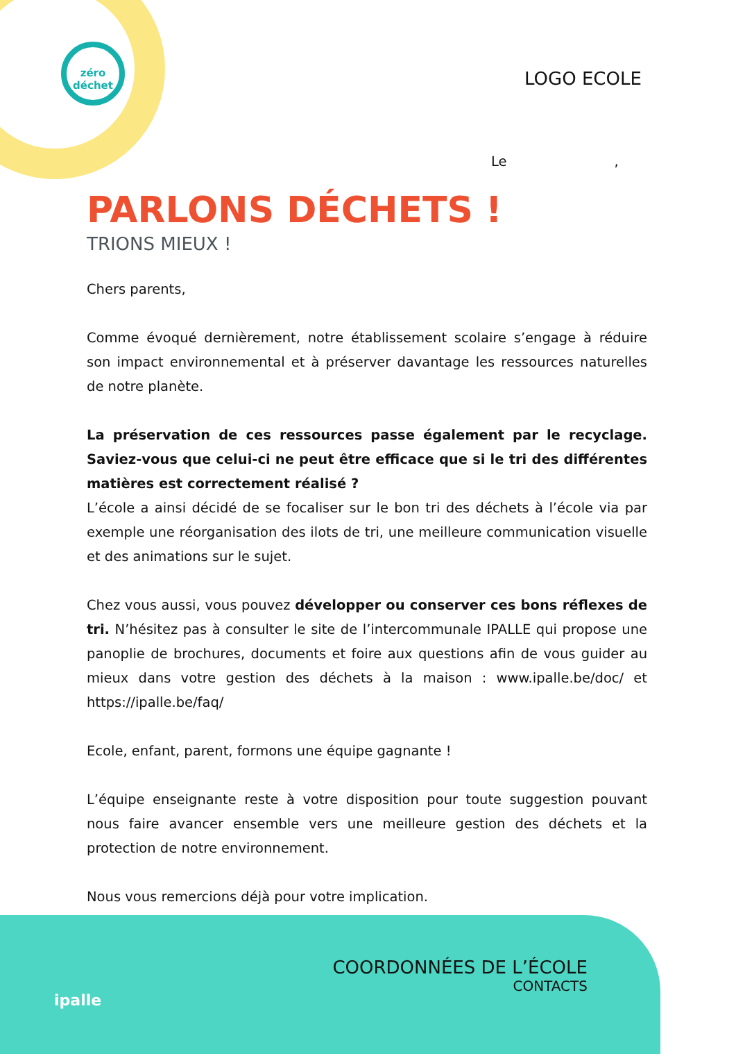zéro
déchet
LOGO ECOLE
Le ,
PARLONS DÉCHETS !
TRIONS MIEUX !
Chers parents,
Comme évoqué dernièrement, notre établissement scolaire s’engage à réduire son impact environnemental et à préserver davantage les ressources naturelles de notre planète.
La préservation de ces ressources passe également par le recyclage. Saviez-vous que celui-ci ne peut être efficace que si le tri des différentes matières est correctement réalisé ?
L’école a ainsi décidé de se focaliser sur le bon tri des déchets à l’école via par exemple une réorganisation des ilots de tri, une meilleure communication visuelle et des animations sur le sujet.
Chez vous aussi, vous pouvez développer ou conserver ces bons réflexes de tri. N’hésitez pas à consulter le site de l’intercommunale IPALLE qui propose une panoplie de brochures, documents et foire aux questions afin de vous guider au mieux dans votre gestion des déchets à la maison : www.ipalle.be/doc/ et https://ipalle.be/faq/
Ecole, enfant, parent, formons une équipe gagnante !
L’équipe enseignante reste à votre disposition pour toute suggestion pouvant nous faire avancer ensemble vers une meilleure gestion des déchets et la protection de notre environnement.
Nous vous remercions déjà pour votre implication.
ipalle
COORDONNÉES DE L’ÉCOLE
CONTACTS